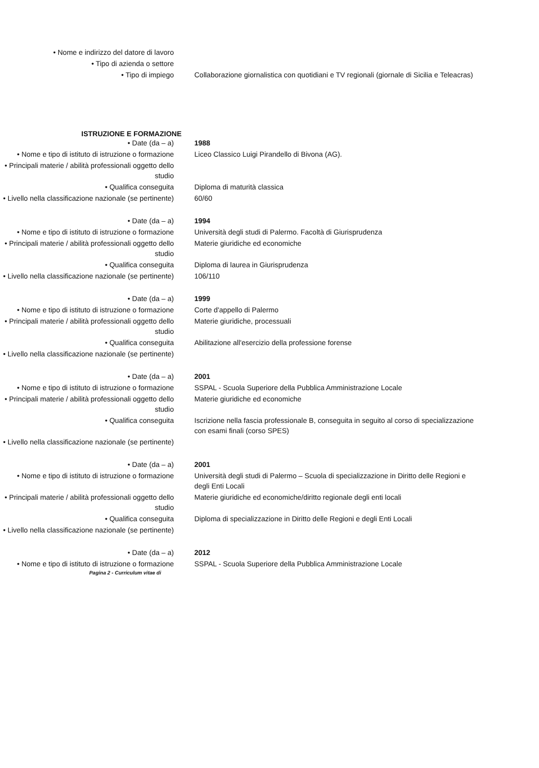• Nome e indirizzo del datore di lavoro
• Tipo di azienda o settore
• Tipo di impiego Collaborazione giornalistica con quotidiani e TV regionali (giornale di Sicilia e Teleacras)
ISTRUZIONE E FORMAZIONE
• Date (da – a) 1988
• Nome e tipo di istituto di istruzione o formazione
Liceo Classico Luigi Pirandello di Bivona (AG).
• Principali materie / abilità professionali oggetto dello studio
• Qualifica conseguita Diploma di maturità classica
• Livello nella classificazione nazionale (se pertinente)
60/60
• Date (da – a) 1994
• Nome e tipo di istituto di istruzione o formazione
Università degli studi di Palermo. Facoltà di Giurisprudenza
• Principali materie / abilità professionali oggetto dello studio
Materie giuridiche ed economiche
• Qualifica conseguita Diploma di laurea in Giurisprudenza
• Livello nella classificazione nazionale (se pertinente)
106/110
• Date (da – a) 1999
• Nome e tipo di istituto di istruzione o formazione
Corte d'appello di Palermo
• Principali materie / abilità professionali oggetto dello studio
Materie giuridiche, processuali
• Qualifica conseguita Abilitazione all'esercizio della professione forense
• Livello nella classificazione nazionale (se pertinente)
• Date (da – a) 2001
• Nome e tipo di istituto di istruzione o formazione
SSPAL - Scuola Superiore della Pubblica Amministrazione Locale
• Principali materie / abilità professionali oggetto dello studio
Materie giuridiche ed economiche
• Qualifica conseguita Iscrizione nella fascia professionale B, conseguita in seguito al corso di specializzazione con esami finali (corso SPES)
• Livello nella classificazione nazionale (se pertinente)
• Date (da – a) 2001
• Nome e tipo di istituto di istruzione o formazione
Università degli studi di Palermo – Scuola di specializzazione in Diritto delle Regioni e degli Enti Locali
• Principali materie / abilità professionali oggetto dello studio
Materie giuridiche ed economiche/diritto regionale degli enti locali
• Qualifica conseguita Diploma di specializzazione in Diritto delle Regioni e degli Enti Locali
• Livello nella classificazione nazionale (se pertinente)
• Date (da – a) 2012
• Nome e tipo di istituto di istruzione o formazione
SSPAL - Scuola Superiore della Pubblica Amministrazione Locale
Pagina 2 - Curriculum vitae di